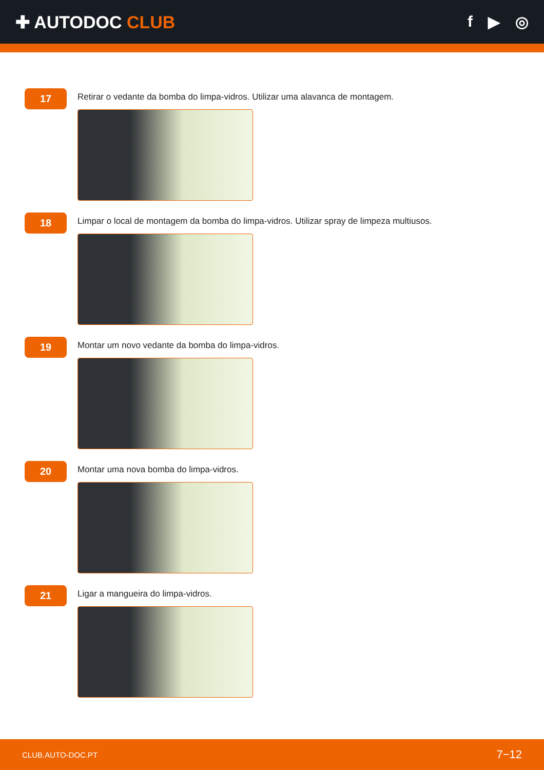✚ AUTODOC CLUB f ▶ ◎
17
Retirar o vedante da bomba do limpa-vidros. Utilizar uma alavanca de montagem.
18
Limpar o local de montagem da bomba do limpa-vidros. Utilizar spray de limpeza multiusos.
19
Montar um novo vedante da bomba do limpa-vidros.
20
Montar uma nova bomba do limpa-vidros.
21
Ligar a mangueira do limpa-vidros.
CLUB.AUTO-DOC.PT 7−12